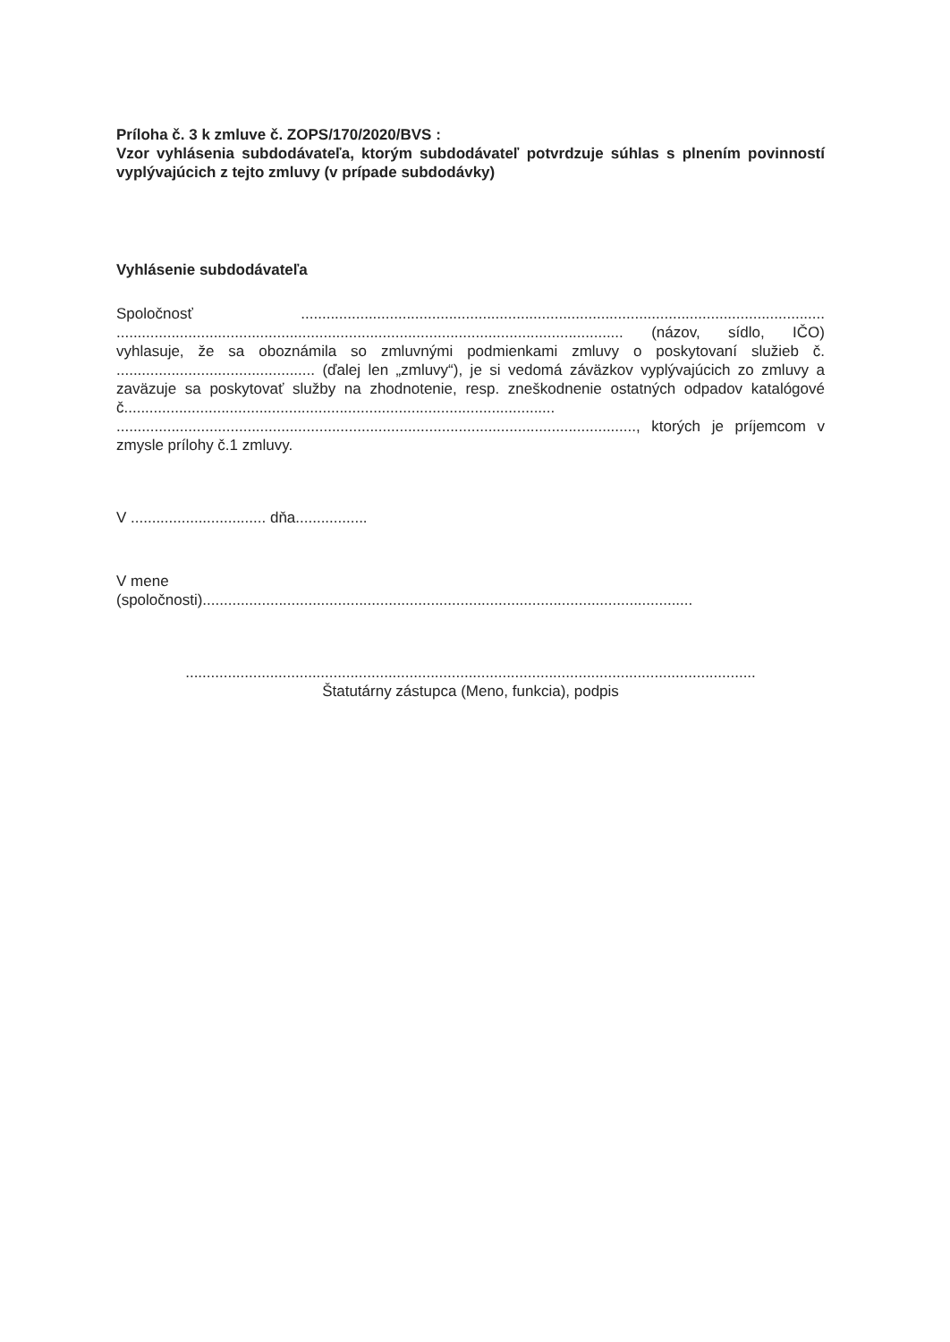Príloha č. 3 k zmluve č. ZOPS/170/2020/BVS :
Vzor vyhlásenia subdodávateľa, ktorým subdodávateľ potvrdzuje súhlas s plnením povinností vyplývajúcich z tejto zmluvy (v prípade subdodávky)
Vyhlásenie subdodávateľa
Spoločnosť ............................................................................................................................ ........................................................................................................................ (názov, sídlo, IČO) vyhlasuje, že sa oboznámila so zmluvnými podmienkami zmluvy o poskytovaní služieb č. ............................................... (ďalej len „zmluvy“), je si vedomá záväzkov vyplývajúcich zo zmluvy a zaväzuje sa poskytovať služby na zhodnotenie, resp. zneškodnenie ostatných odpadov katalógové č...................................................................................................... ..........................................................................................................................., ktorých je príjemcom v zmysle prílohy č.1 zmluvy.
V ................................ dňa.................
V mene
(spoločnosti)....................................................................................................................
.......................................................................................................................................
Štatutárny zástupca (Meno, funkcia), podpis